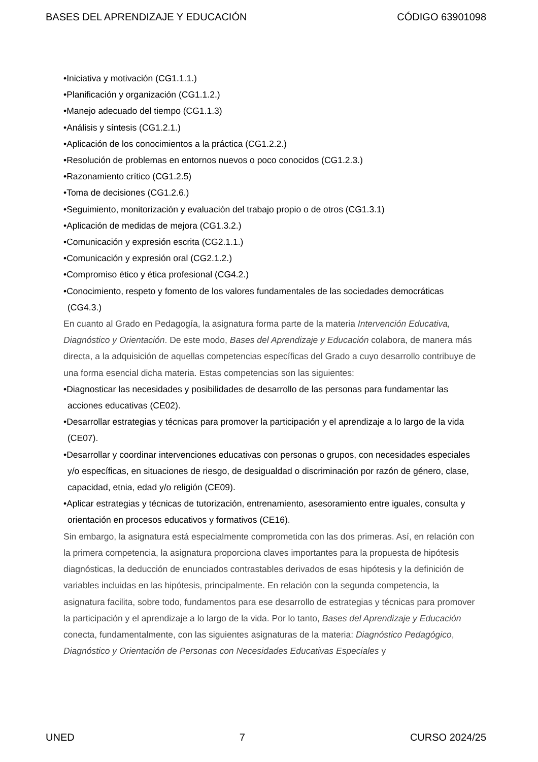BASES DEL APRENDIZAJE Y EDUCACIÓN CÓDIGO 63901098
•Iniciativa y motivación (CG1.1.1.)
•Planificación y organización (CG1.1.2.)
•Manejo adecuado del tiempo (CG1.1.3)
•Análisis y síntesis (CG1.2.1.)
•Aplicación de los conocimientos a la práctica (CG1.2.2.)
•Resolución de problemas en entornos nuevos o poco conocidos (CG1.2.3.)
•Razonamiento crítico (CG1.2.5)
•Toma de decisiones (CG1.2.6.)
•Seguimiento, monitorización y evaluación del trabajo propio o de otros (CG1.3.1)
•Aplicación de medidas de mejora (CG1.3.2.)
•Comunicación y expresión escrita (CG2.1.1.)
•Comunicación y expresión oral (CG2.1.2.)
•Compromiso ético y ética profesional (CG4.2.)
•Conocimiento, respeto y fomento de los valores fundamentales de las sociedades democráticas (CG4.3.)
En cuanto al Grado en Pedagogía, la asignatura forma parte de la materia Intervención Educativa, Diagnóstico y Orientación. De este modo, Bases del Aprendizaje y Educación colabora, de manera más directa, a la adquisición de aquellas competencias específicas del Grado a cuyo desarrollo contribuye de una forma esencial dicha materia. Estas competencias son las siguientes:
•Diagnosticar las necesidades y posibilidades de desarrollo de las personas para fundamentar las acciones educativas (CE02).
•Desarrollar estrategias y técnicas para promover la participación y el aprendizaje a lo largo de la vida (CE07).
•Desarrollar y coordinar intervenciones educativas con personas o grupos, con necesidades especiales y/o específicas, en situaciones de riesgo, de desigualdad o discriminación por razón de género, clase, capacidad, etnia, edad y/o religión (CE09).
•Aplicar estrategias y técnicas de tutorización, entrenamiento, asesoramiento entre iguales, consulta y orientación en procesos educativos y formativos (CE16).
Sin embargo, la asignatura está especialmente comprometida con las dos primeras. Así, en relación con la primera competencia, la asignatura proporciona claves importantes para la propuesta de hipótesis diagnósticas, la deducción de enunciados contrastables derivados de esas hipótesis y la definición de variables incluidas en las hipótesis, principalmente. En relación con la segunda competencia, la asignatura facilita, sobre todo, fundamentos para ese desarrollo de estrategias y técnicas para promover la participación y el aprendizaje a lo largo de la vida. Por lo tanto, Bases del Aprendizaje y Educación conecta, fundamentalmente, con las siguientes asignaturas de la materia: Diagnóstico Pedagógico, Diagnóstico y Orientación de Personas con Necesidades Educativas Especiales y
UNED 7 CURSO 2024/25